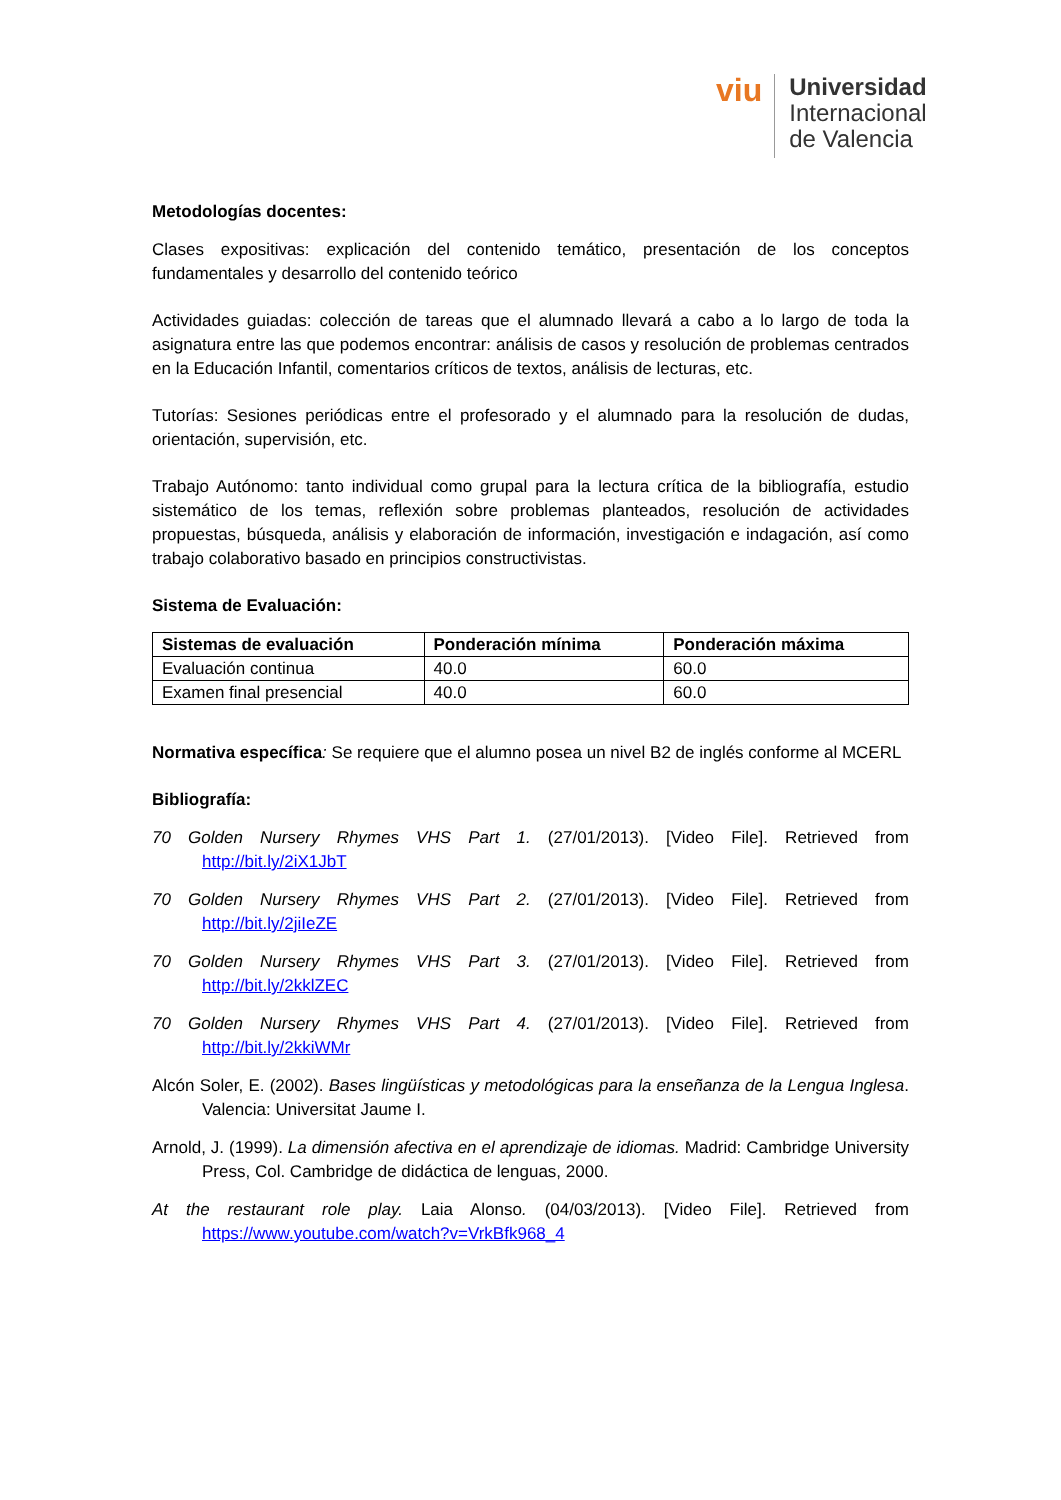viu
Universidad
Internacional
de Valencia
Metodologías docentes:
Clases expositivas: explicación del contenido temático, presentación de los conceptos fundamentales y desarrollo del contenido teórico
Actividades guiadas: colección de tareas que el alumnado llevará a cabo a lo largo de toda la asignatura entre las que podemos encontrar: análisis de casos y resolución de problemas centrados en la Educación Infantil, comentarios críticos de textos, análisis de lecturas, etc.
Tutorías: Sesiones periódicas entre el profesorado y el alumnado para la resolución de dudas, orientación, supervisión, etc.
Trabajo Autónomo: tanto individual como grupal para la lectura crítica de la bibliografía, estudio sistemático de los temas, reflexión sobre problemas planteados, resolución de actividades propuestas, búsqueda, análisis y elaboración de información, investigación e indagación, así como trabajo colaborativo basado en principios constructivistas.
Sistema de Evaluación:
| Sistemas de evaluación | Ponderación mínima | Ponderación máxima |
| --- | --- | --- |
| Evaluación continua | 40.0 | 60.0 |
| Examen final presencial | 40.0 | 60.0 |
Normativa específica: Se requiere que el alumno posea un nivel B2 de inglés conforme al MCERL
Bibliografía:
70 Golden Nursery Rhymes VHS Part 1. (27/01/2013). [Video File]. Retrieved from http://bit.ly/2iX1JbT
70 Golden Nursery Rhymes VHS Part 2. (27/01/2013). [Video File]. Retrieved from http://bit.ly/2jiIeZE
70 Golden Nursery Rhymes VHS Part 3. (27/01/2013). [Video File]. Retrieved from http://bit.ly/2kklZEC
70 Golden Nursery Rhymes VHS Part 4. (27/01/2013). [Video File]. Retrieved from http://bit.ly/2kkiWMr
Alcón Soler, E. (2002). Bases lingüísticas y metodológicas para la enseñanza de la Lengua Inglesa. Valencia: Universitat Jaume I.
Arnold, J. (1999). La dimensión afectiva en el aprendizaje de idiomas. Madrid: Cambridge University Press, Col. Cambridge de didáctica de lenguas, 2000.
At the restaurant role play. Laia Alonso. (04/03/2013). [Video File]. Retrieved from https://www.youtube.com/watch?v=VrkBfk968_4